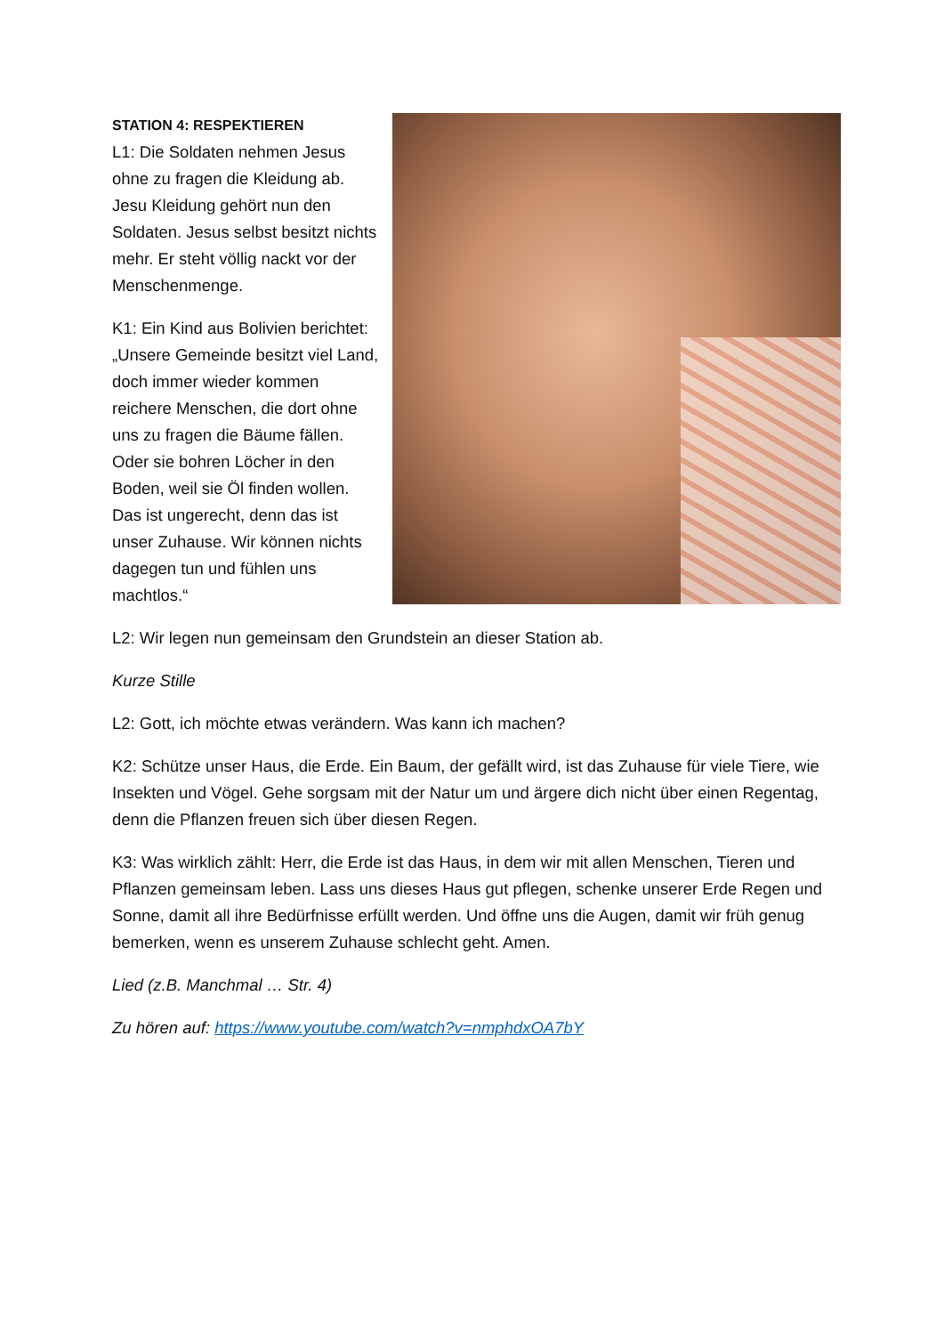STATION 4: RESPEKTIEREN
L1: Die Soldaten nehmen Jesus ohne zu fragen die Kleidung ab. Jesu Kleidung gehört nun den Soldaten. Jesus selbst besitzt nichts mehr. Er steht völlig nackt vor der Menschenmenge.
K1: Ein Kind aus Bolivien berichtet: „Unsere Gemeinde besitzt viel Land, doch immer wieder kommen reichere Menschen, die dort ohne uns zu fragen die Bäume fällen. Oder sie bohren Löcher in den Boden, weil sie Öl finden wollen. Das ist ungerecht, denn das ist unser Zuhause. Wir können nichts dagegen tun und fühlen uns machtlos.“
L2: Wir legen nun gemeinsam den Grundstein an dieser Station ab.
Kurze Stille
L2: Gott, ich möchte etwas verändern. Was kann ich machen?
K2: Schütze unser Haus, die Erde. Ein Baum, der gefällt wird, ist das Zuhause für viele Tiere, wie Insekten und Vögel. Gehe sorgsam mit der Natur um und ärgere dich nicht über einen Regentag, denn die Pflanzen freuen sich über diesen Regen.
K3: Was wirklich zählt: Herr, die Erde ist das Haus, in dem wir mit allen Menschen, Tieren und Pflanzen gemeinsam leben. Lass uns dieses Haus gut pflegen, schenke unserer Erde Regen und Sonne, damit all ihre Bedürfnisse erfüllt werden. Und öffne uns die Augen, damit wir früh genug bemerken, wenn es unserem Zuhause schlecht geht. Amen.
Lied (z.B. Manchmal … Str. 4)
Zu hören auf: https://www.youtube.com/watch?v=nmphdxOA7bY